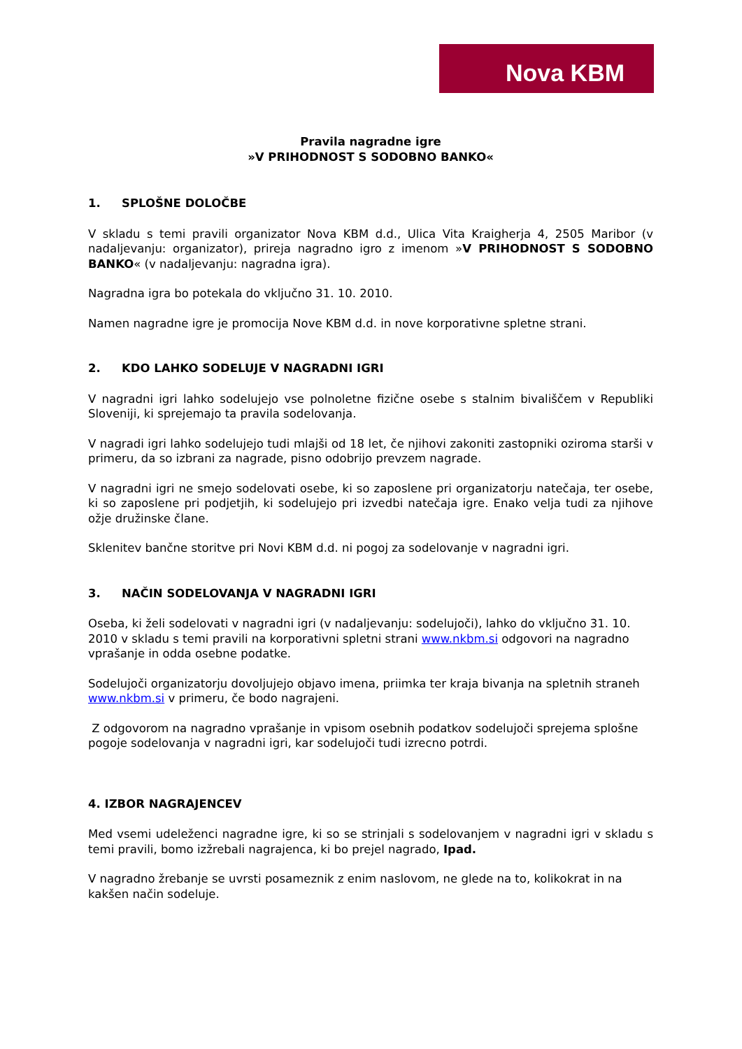Nova KBM
Pravila nagradne igre
»V PRIHODNOST S SODOBNO BANKO«
1. SPLOŠNE DOLOČBE
V skladu s temi pravili organizator Nova KBM d.d., Ulica Vita Kraigherja 4, 2505 Maribor (v nadaljevanju: organizator), prireja nagradno igro z imenom »V PRIHODNOST S SODOBNO BANKO« (v nadaljevanju: nagradna igra).
Nagradna igra bo potekala do vključno 31. 10. 2010.
Namen nagradne igre je promocija Nove KBM d.d. in nove korporativne spletne strani.
2. KDO LAHKO SODELUJE V NAGRADNI IGRI
V nagradni igri lahko sodelujejo vse polnoletne fizične osebe s stalnim bivališčem v Republiki Sloveniji, ki sprejemajo ta pravila sodelovanja.
V nagradi igri lahko sodelujejo tudi mlajši od 18 let, če njihovi zakoniti zastopniki oziroma starši v primeru, da so izbrani za nagrade, pisno odobrijo prevzem nagrade.
V nagradni igri ne smejo sodelovati osebe, ki so zaposlene pri organizatorju natečaja, ter osebe, ki so zaposlene pri podjetjih, ki sodelujejo pri izvedbi natečaja igre. Enako velja tudi za njihove ožje družinske člane.
Sklenitev bančne storitve pri Novi KBM d.d. ni pogoj za sodelovanje v nagradni igri.
3. NAČIN SODELOVANJA V NAGRADNI IGRI
Oseba, ki želi sodelovati v nagradni igri (v nadaljevanju: sodelujoči), lahko do vključno 31. 10. 2010 v skladu s temi pravili na korporativni spletni strani www.nkbm.si odgovori na nagradno vprašanje in odda osebne podatke.
Sodelujoči organizatorju dovoljujejo objavo imena, priimka ter kraja bivanja na spletnih straneh www.nkbm.si v primeru, če bodo nagrajeni.
Z odgovorom na nagradno vprašanje in vpisom osebnih podatkov sodelujoči sprejema splošne pogoje sodelovanja v nagradni igri, kar sodelujoči tudi izrecno potrdi.
4. IZBOR NAGRAJENCEV
Med vsemi udeleženci nagradne igre, ki so se strinjali s sodelovanjem v nagradni igri v skladu s temi pravili, bomo izžrebali nagrajenca, ki bo prejel nagrado, Ipad.
V nagradno žrebanje se uvrsti posameznik z enim naslovom, ne glede na to, kolikokrat in na kakšen način sodeluje.